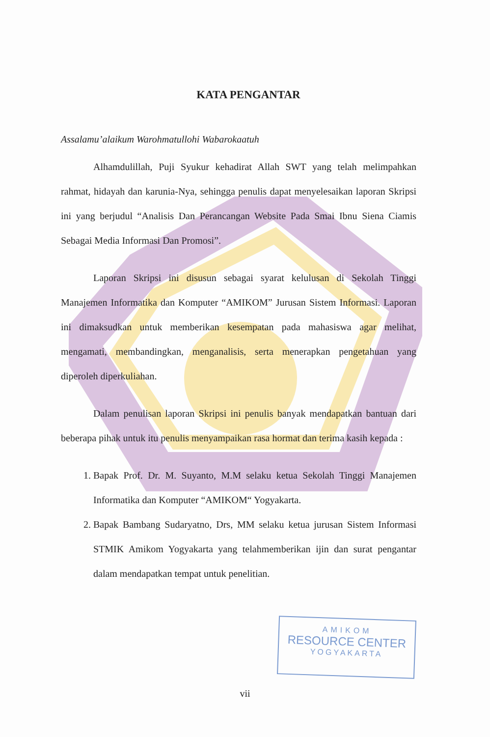KATA PENGANTAR
Assalamu’alaikum Warohmatullohi Wabarokaatuh
Alhamdulillah, Puji Syukur kehadirat Allah SWT yang telah melimpahkan rahmat, hidayah dan karunia-Nya, sehingga penulis dapat menyelesaikan laporan Skripsi ini yang berjudul “Analisis Dan Perancangan Website Pada Smai Ibnu Siena Ciamis Sebagai Media Informasi Dan Promosi”.
Laporan Skripsi ini disusun sebagai syarat kelulusan di Sekolah Tinggi Manajemen Informatika dan Komputer “AMIKOM” Jurusan Sistem Informasi. Laporan ini dimaksudkan untuk memberikan kesempatan pada mahasiswa agar melihat, mengamati, membandingkan, menganalisis, serta menerapkan pengetahuan yang diperoleh diperkuliahan.
Dalam penulisan laporan Skripsi ini penulis banyak mendapatkan bantuan dari beberapa pihak untuk itu penulis menyampaikan rasa hormat dan terima kasih kepada :
1. Bapak Prof. Dr. M. Suyanto, M.M selaku ketua Sekolah Tinggi Manajemen Informatika dan Komputer “AMIKOM“ Yogyakarta.
2. Bapak Bambang Sudaryatno, Drs, MM selaku ketua jurusan Sistem Informasi STMIK Amikom Yogyakarta yang telahmemberikan ijin dan surat pengantar dalam mendapatkan tempat untuk penelitian.
AMIKOM
RESOURCE CENTER
YOGYAKARTA
vii